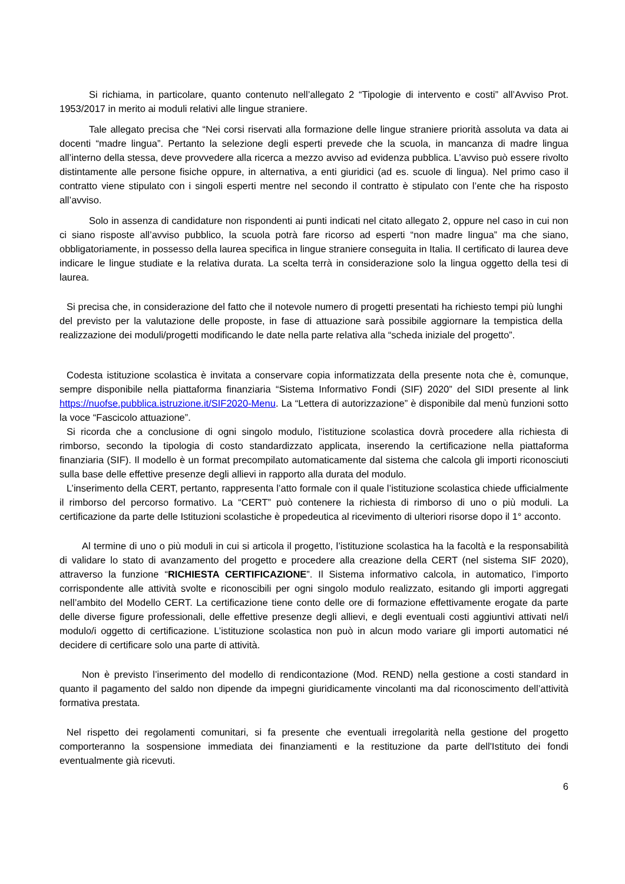Si richiama, in particolare, quanto contenuto nell’allegato 2 “Tipologie di intervento e costi” all’Avviso Prot. 1953/2017 in merito ai moduli relativi alle lingue straniere.
Tale allegato precisa che “Nei corsi riservati alla formazione delle lingue straniere priorità assoluta va data ai docenti “madre lingua”. Pertanto la selezione degli esperti prevede che la scuola, in mancanza di madre lingua all’interno della stessa, deve provvedere alla ricerca a mezzo avviso ad evidenza pubblica. L’avviso può essere rivolto distintamente alle persone fisiche oppure, in alternativa, a enti giuridici (ad es. scuole di lingua). Nel primo caso il contratto viene stipulato con i singoli esperti mentre nel secondo il contratto è stipulato con l’ente che ha risposto all’avviso.
Solo in assenza di candidature non rispondenti ai punti indicati nel citato allegato 2, oppure nel caso in cui non ci siano risposte all’avviso pubblico, la scuola potrà fare ricorso ad esperti “non madre lingua” ma che siano, obbligatoriamente, in possesso della laurea specifica in lingue straniere conseguita in Italia. Il certificato di laurea deve indicare le lingue studiate e la relativa durata. La scelta terrà in considerazione solo la lingua oggetto della tesi di laurea.
Si precisa che, in considerazione del fatto che il notevole numero di progetti presentati ha richiesto tempi più lunghi del previsto per la valutazione delle proposte, in fase di attuazione sarà possibile aggiornare la tempistica della realizzazione dei moduli/progetti modificando le date nella parte relativa alla “scheda iniziale del progetto”.
Codesta istituzione scolastica è invitata a conservare copia informatizzata della presente nota che è, comunque, sempre disponibile nella piattaforma finanziaria “Sistema Informativo Fondi (SIF) 2020” del SIDI presente al link https://nuofse.pubblica.istruzione.it/SIF2020-Menu. La “Lettera di autorizzazione” è disponibile dal menù funzioni sotto la voce “Fascicolo attuazione”.
Si ricorda che a conclusione di ogni singolo modulo, l’istituzione scolastica dovrà procedere alla richiesta di rimborso, secondo la tipologia di costo standardizzato applicata, inserendo la certificazione nella piattaforma finanziaria (SIF). Il modello è un format precompilato automaticamente dal sistema che calcola gli importi riconosciuti sulla base delle effettive presenze degli allievi in rapporto alla durata del modulo.
L’inserimento della CERT, pertanto, rappresenta l’atto formale con il quale l’istituzione scolastica chiede ufficialmente il rimborso del percorso formativo. La “CERT” può contenere la richiesta di rimborso di uno o più moduli. La certificazione da parte delle Istituzioni scolastiche è propedeutica al ricevimento di ulteriori risorse dopo il 1° acconto.
Al termine di uno o più moduli in cui si articola il progetto, l’istituzione scolastica ha la facoltà e la responsabilità di validare lo stato di avanzamento del progetto e procedere alla creazione della CERT (nel sistema SIF 2020), attraverso la funzione “RICHIESTA CERTIFICAZIONE”. Il Sistema informativo calcola, in automatico, l’importo corrispondente alle attività svolte e riconoscibili per ogni singolo modulo realizzato, esitando gli importi aggregati nell’ambito del Modello CERT. La certificazione tiene conto delle ore di formazione effettivamente erogate da parte delle diverse figure professionali, delle effettive presenze degli allievi, e degli eventuali costi aggiuntivi attivati nel/i modulo/i oggetto di certificazione. L’istituzione scolastica non può in alcun modo variare gli importi automatici né decidere di certificare solo una parte di attività.
Non è previsto l’inserimento del modello di rendicontazione (Mod. REND) nella gestione a costi standard in quanto il pagamento del saldo non dipende da impegni giuridicamente vincolanti ma dal riconoscimento dell’attività formativa prestata.
Nel rispetto dei regolamenti comunitari, si fa presente che eventuali irregolarità nella gestione del progetto comporteranno la sospensione immediata dei finanziamenti e la restituzione da parte dell'Istituto dei fondi eventualmente già ricevuti.
6